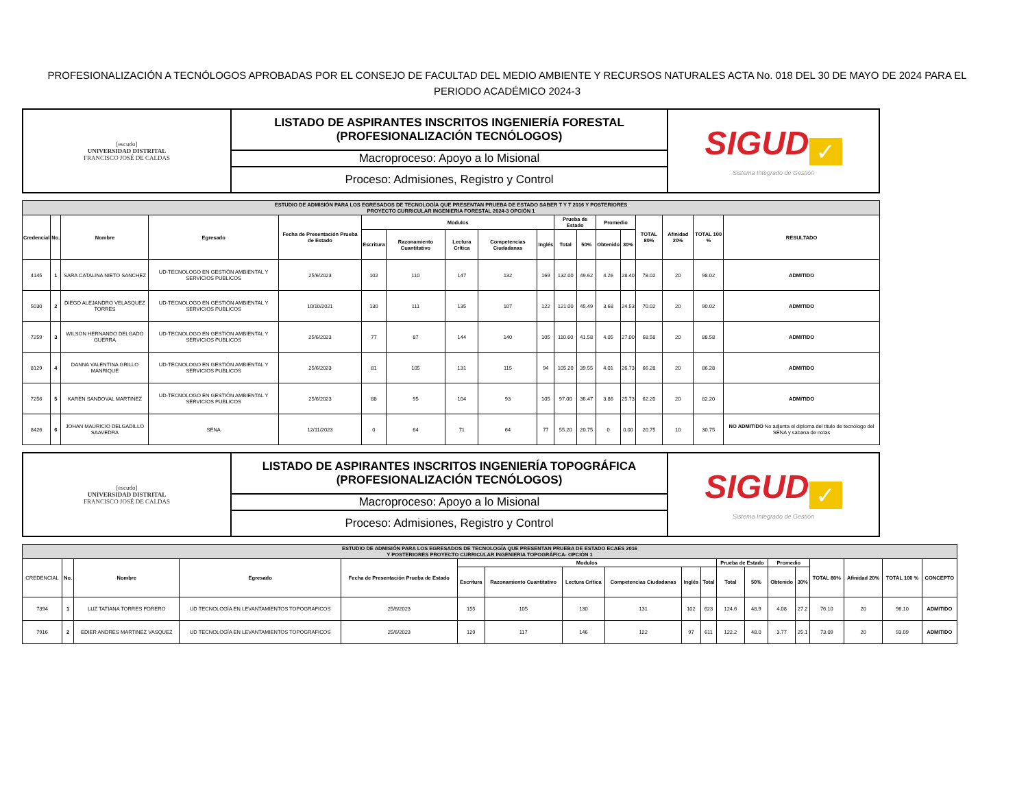PROFESIONALIZACIÓN A TECNÓLOGOS APROBADAS POR EL CONSEJO DE FACULTAD DEL MEDIO AMBIENTE Y RECURSOS NATURALES ACTA No. 018 DEL 30 DE MAYO DE 2024 PARA EL PERIODO ACADÉMICO 2024-3
| [escudo] UNIVERSIDAD DISTRITAL FRANCISCO JOSÉ DE CALDAS | LISTADO DE ASPIRANTES INSCRITOS INGENIERÍA FORESTAL (PROFESIONALIZACIÓN TECNÓLOGOS) | SIGUD ✓ Sistema Integrado de Gestión |
| | Macroproceso: Apoyo a lo Misional | |
| | Proceso: Admisiones, Registro y Control | |
| ESTUDIO DE ADMISIÓN PARA LOS EGRESADOS DE TECNOLOGÍA QUE PRESENTAN PRUEBA DE ESTADO SABER T Y T 2016 Y POSTERIORES PROYECTO CURRICULAR INGENIERIA FORESTAL 2024-3 OPCIÓN 1 | | | | | | | | | | | | | | | | | |
| Credencial | No. | Nombre | Egresado | Fecha de Presentación Prueba de Estado | Modulos | | | | | Prueba de Estado | | Promedio | | TOTAL 80% | Afinidad 20% | TOTAL 100 % | RESULTADO |
| | | | | | Escritura | Razonamiento Cuantitativo | Lectura Crítica | Competencias Ciudadanas | Inglés | Total | 50% | Obtenido | 30% | | | | |
| 4145 | 1 | SARA CATALINA NIETO SANCHEZ | UD-TECNOLOGO EN GESTIÓN AMBIENTAL Y SERVICIOS PUBLICOS | 25/6/2023 | 102 | 110 | 147 | 132 | 169 | 132.00 | 49.62 | 4.26 | 28.40 | 78.02 | 20 | 98.02 | ADMITIDO |
| 5030 | 2 | DIEGO ALEJANDRO VELASQUEZ TORRES | UD-TECNOLOGO EN GESTIÓN AMBIENTAL Y SERVICIOS PUBLICOS | 10/10/2021 | 130 | 111 | 135 | 107 | 122 | 121.00 | 45.49 | 3.68 | 24.53 | 70.02 | 20 | 90.02 | ADMITIDO |
| 7259 | 3 | WILSON HERNANDO DELGADO GUERRA | UD-TECNOLOGO EN GESTIÓN AMBIENTAL Y SERVICIOS PUBLICOS | 25/6/2023 | 77 | 87 | 144 | 140 | 105 | 110.60 | 41.58 | 4.05 | 27.00 | 68.58 | 20 | 88.58 | ADMITIDO |
| 8129 | 4 | DANNA VALENTINA GRILLO MANRIQUE | UD-TECNOLOGO EN GESTIÓN AMBIENTAL Y SERVICIOS PUBLICOS | 25/6/2023 | 81 | 105 | 131 | 115 | 94 | 105.20 | 39.55 | 4.01 | 26.73 | 66.28 | 20 | 86.28 | ADMITIDO |
| 7256 | 5 | KAREN SANDOVAL MARTINEZ | UD-TECNOLOGO EN GESTIÓN AMBIENTAL Y SERVICIOS PUBLICOS | 25/6/2023 | 88 | 95 | 104 | 93 | 105 | 97.00 | 36.47 | 3.86 | 25.73 | 62.20 | 20 | 82.20 | ADMITIDO |
| 8426 | 6 | JOHAN MAURICIO DELGADILLO SAAVEDRA | SENA | 12/11/2023 | 0 | 64 | 71 | 64 | 77 | 55.20 | 20.75 | 0 | 0.00 | 20.75 | 10 | 30.75 | NO ADMITIDO No adjunta el diploma del titulo de tecnólogo del SENA y sabana de notas |
| [escudo] UNIVERSIDAD DISTRITAL FRANCISCO JOSÉ DE CALDAS | LISTADO DE ASPIRANTES INSCRITOS INGENIERÍA TOPOGRÁFICA (PROFESIONALIZACIÓN TECNÓLOGOS) | SIGUD ✓ Sistema Integrado de Gestión |
| | Macroproceso: Apoyo a lo Misional | |
| | Proceso: Admisiones, Registro y Control | |
| ESTUDIO DE ADMISIÓN PARA LOS EGRESADOS DE TECNOLOGÍA QUE PRESENTAN PRUEBA DE ESTADO ECAES 2016 Y POSTERIORES PROYECTO CURRICULAR INGENIERIA TOPOGRÁFICA- OPCIÓN 1 | | | | | | | | | | | | | | | | | | |
| CREDENCIAL | No. | Nombre | Egresado | Fecha de Presentación Prueba de Estado | Modulos | | | | | | Prueba de Estado | | Promedio | | TOTAL 80% | Afinidad 20% | TOTAL 100 % | CONCEPTO |
| | | | | | Escritura | Razonamiento Cuantitativo | Lectura Crítica | Competencias Ciudadanas | Inglés | Total | Total | 50% | Obtenido | 30% | | | | |
| 7394 | 1 | LUZ TATIANA TORRES FORERO | UD TECNOLOGÍA EN LEVANTAMIENTOS TOPOGRAFICOS | 25/6/2023 | 155 | 105 | 130 | 131 | 102 | 623 | 124.6 | 48.9 | 4.08 | 27.2 | 76.10 | 20 | 96.10 | ADMITIDO |
| 7916 | 2 | EDIER ANDRES MARTINEZ VASQUEZ | UD TECNOLOGÍA EN LEVANTAMIENTOS TOPOGRAFICOS | 25/6/2023 | 129 | 117 | 146 | 122 | 97 | 611 | 122.2 | 48.0 | 3.77 | 25.1 | 73.09 | 20 | 93.09 | ADMITIDO |